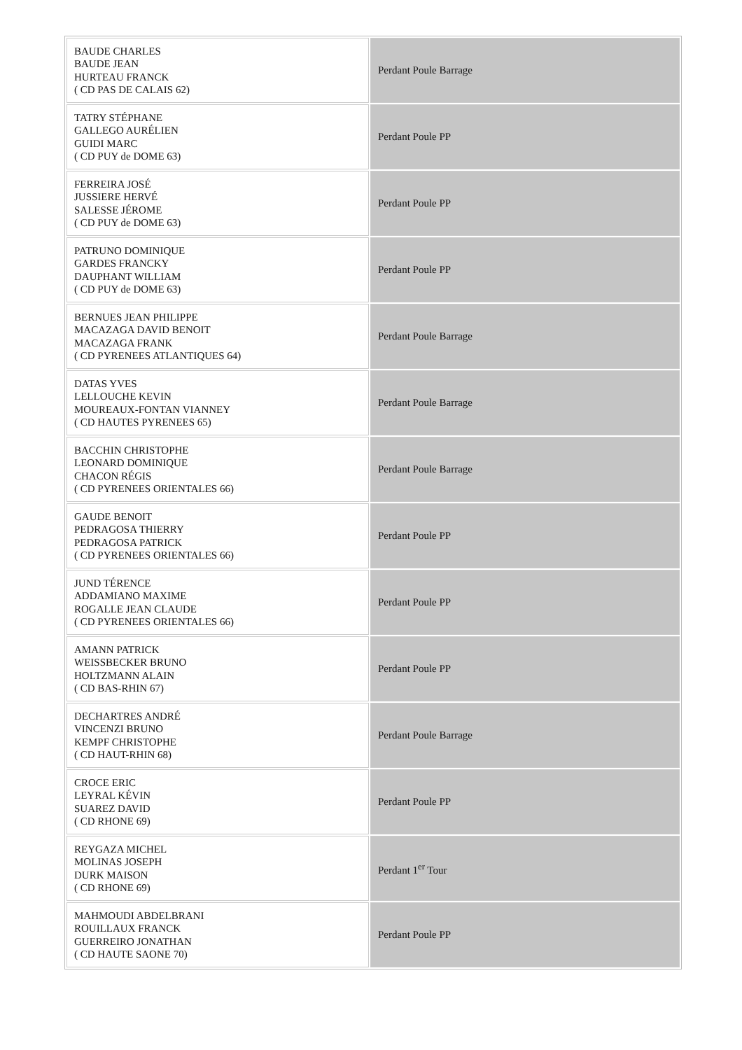| BAUDE CHARLES BAUDE JEAN HURTEAU FRANCK ( CD PAS DE CALAIS 62) | Perdant Poule Barrage |
| TATRY STÉPHANE GALLEGO AURÉLIEN GUIDI MARC ( CD PUY de DOME 63) | Perdant Poule PP |
| FERREIRA JOSÉ JUSSIERE HERVÉ SALESSE JÉROME ( CD PUY de DOME 63) | Perdant Poule PP |
| PATRUNO DOMINIQUE GARDES FRANCKY DAUPHANT WILLIAM ( CD PUY de DOME 63) | Perdant Poule PP |
| BERNUES JEAN PHILIPPE MACAZAGA DAVID BENOIT MACAZAGA FRANK ( CD PYRENEES ATLANTIQUES 64) | Perdant Poule Barrage |
| DATAS YVES LELLOUCHE KEVIN MOUREAUX-FONTAN VIANNEY ( CD HAUTES PYRENEES 65) | Perdant Poule Barrage |
| BACCHIN CHRISTOPHE LEONARD DOMINIQUE CHACON RÉGIS ( CD PYRENEES ORIENTALES 66) | Perdant Poule Barrage |
| GAUDE BENOIT PEDRAGOSA THIERRY PEDRAGOSA PATRICK ( CD PYRENEES ORIENTALES 66) | Perdant Poule PP |
| JUND TÉRENCE ADDAMIANO MAXIME ROGALLE JEAN CLAUDE ( CD PYRENEES ORIENTALES 66) | Perdant Poule PP |
| AMANN PATRICK WEISSBECKER BRUNO HOLTZMANN ALAIN ( CD BAS-RHIN 67) | Perdant Poule PP |
| DECHARTRES ANDRÉ VINCENZI BRUNO KEMPF CHRISTOPHE ( CD HAUT-RHIN 68) | Perdant Poule Barrage |
| CROCE ERIC LEYRAL KÉVIN SUAREZ DAVID ( CD RHONE 69) | Perdant Poule PP |
| REYGAZA MICHEL MOLINAS JOSEPH DURK MAISON ( CD RHONE 69) | Perdant 1<sup>er</sup> Tour |
| MAHMOUDI ABDELBRANI ROUILLAUX FRANCK GUERREIRO JONATHAN ( CD HAUTE SAONE 70) | Perdant Poule PP |